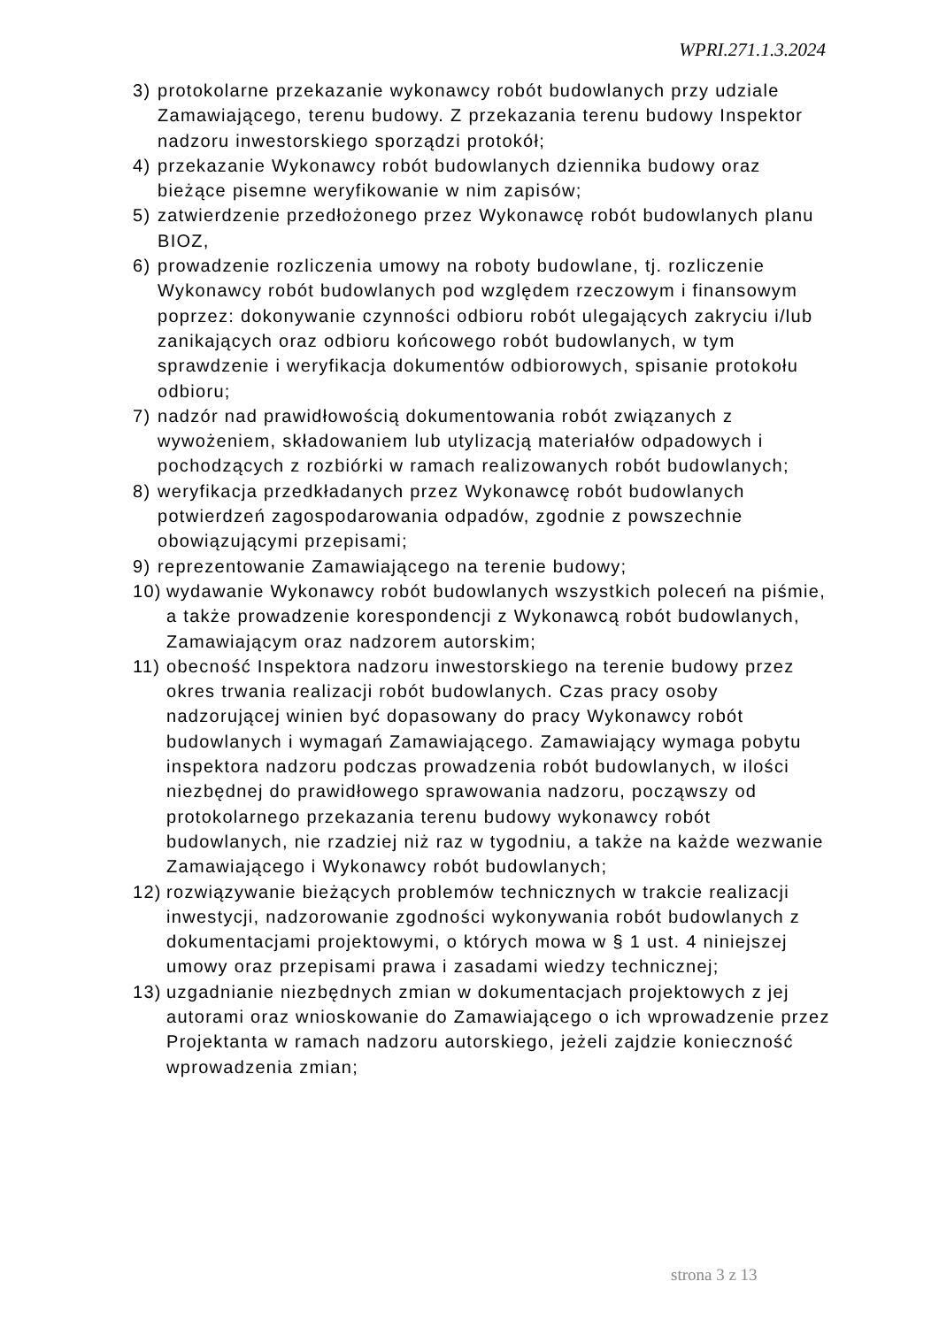WPRI.271.1.3.2024
3) protokolarne przekazanie wykonawcy robót budowlanych przy udziale Zamawiającego, terenu budowy. Z przekazania terenu budowy Inspektor nadzoru inwestorskiego sporządzi protokół;
4) przekazanie Wykonawcy robót budowlanych dziennika budowy oraz bieżące pisemne weryfikowanie w nim zapisów;
5) zatwierdzenie przedłożonego przez Wykonawcę robót budowlanych planu BIOZ,
6) prowadzenie rozliczenia umowy na roboty budowlane, tj. rozliczenie Wykonawcy robót budowlanych pod względem rzeczowym i finansowym poprzez: dokonywanie czynności odbioru robót ulegających zakryciu i/lub zanikających oraz odbioru końcowego robót budowlanych, w tym sprawdzenie i weryfikacja dokumentów odbiorowych, spisanie protokołu odbioru;
7) nadzór nad prawidłowością dokumentowania robót związanych z wywożeniem, składowaniem lub utylizacją materiałów odpadowych i pochodzących z rozbiórki w ramach realizowanych robót budowlanych;
8) weryfikacja przedkładanych przez Wykonawcę robót budowlanych potwierdzeń zagospodarowania odpadów, zgodnie z powszechnie obowiązującymi przepisami;
9) reprezentowanie Zamawiającego na terenie budowy;
10) wydawanie Wykonawcy robót budowlanych wszystkich poleceń na piśmie, a także prowadzenie korespondencji z Wykonawcą robót budowlanych, Zamawiającym oraz nadzorem autorskim;
11) obecność Inspektora nadzoru inwestorskiego na terenie budowy przez okres trwania realizacji robót budowlanych. Czas pracy osoby nadzorującej winien być dopasowany do pracy Wykonawcy robót budowlanych i wymagań Zamawiającego. Zamawiający wymaga pobytu inspektora nadzoru podczas prowadzenia robót budowlanych, w ilości niezbędnej do prawidłowego sprawowania nadzoru, począwszy od protokolarnego przekazania terenu budowy wykonawcy robót budowlanych, nie rzadziej niż raz w tygodniu, a także na każde wezwanie Zamawiającego i Wykonawcy robót budowlanych;
12) rozwiązywanie bieżących problemów technicznych w trakcie realizacji inwestycji, nadzorowanie zgodności wykonywania robót budowlanych z dokumentacjami projektowymi, o których mowa w § 1 ust. 4 niniejszej umowy oraz przepisami prawa i zasadami wiedzy technicznej;
13) uzgadnianie niezbędnych zmian w dokumentacjach projektowych z jej autorami oraz wnioskowanie do Zamawiającego o ich wprowadzenie przez Projektanta w ramach nadzoru autorskiego, jeżeli zajdzie konieczność wprowadzenia zmian;
strona 3 z 13